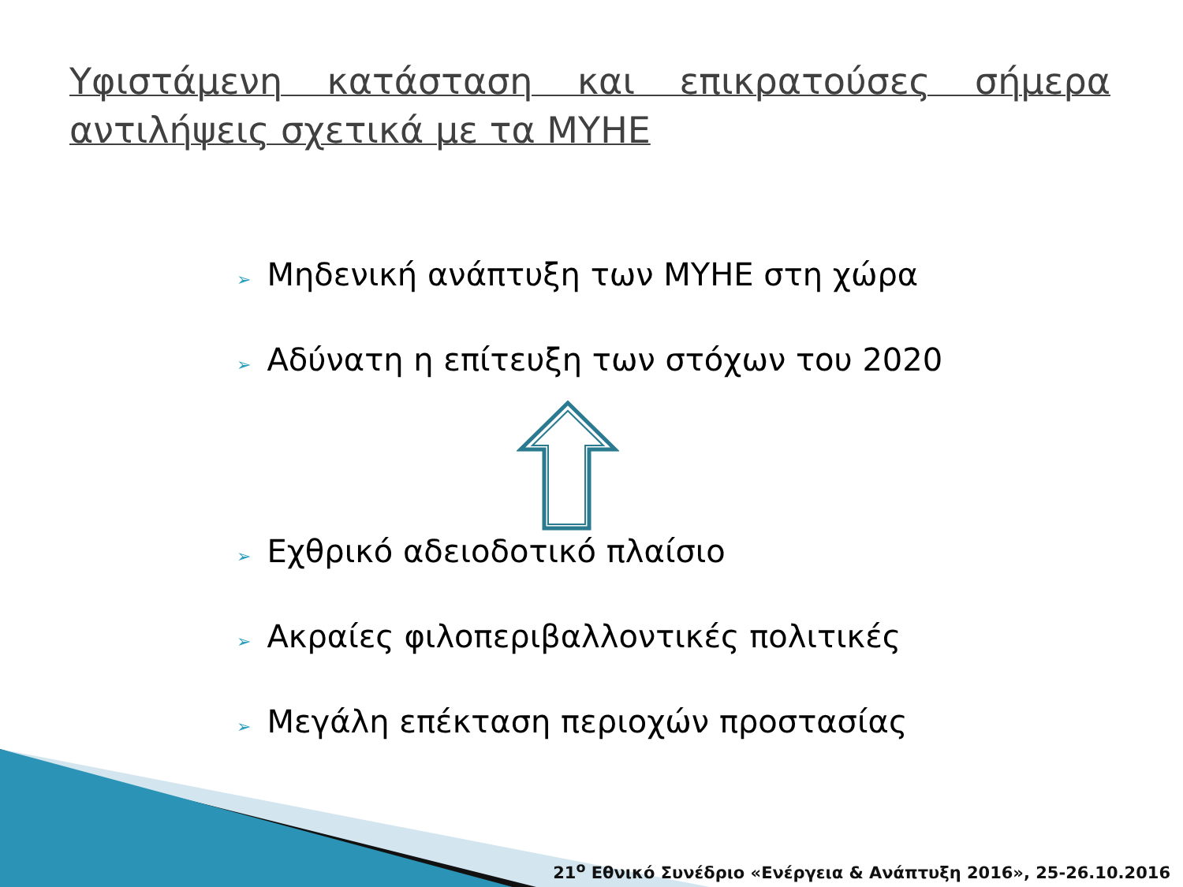Υφιστάμενη κατάσταση και επικρατούσες σήμερα αντιλήψεις σχετικά με τα ΜΥΗΕ
➢ Μηδενική ανάπτυξη των ΜΥΗΕ στη χώρα
➢ Αδύνατη η επίτευξη των στόχων του 2020
➢ Εχθρικό αδειοδοτικό πλαίσιο
➢ Ακραίες φιλοπεριβαλλοντικές πολιτικές
➢ Μεγάλη επέκταση περιοχών προστασίας
21<sup>ο</sup> Εθνικό Συνέδριο «Ενέργεια & Ανάπτυξη 2016», 25-26.10.2016